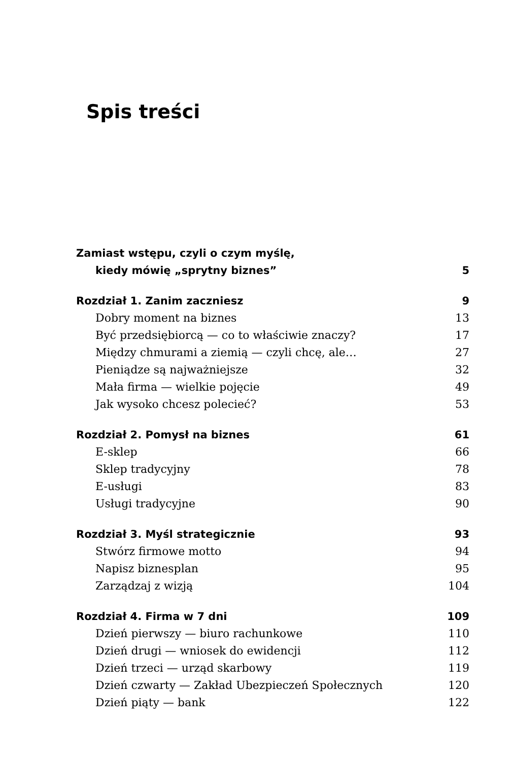Spis treści
Zamiast wstępu, czyli o czym myślę,
kiedy mówię „sprytny biznes” 5
Rozdział 1. Zanim zaczniesz 9
Dobry moment na biznes 13
Być przedsiębiorcą — co to właściwie znaczy? 17
Między chmurami a ziemią — czyli chcę, ale… 27
Pieniądze są najważniejsze 32
Mała firma — wielkie pojęcie 49
Jak wysoko chcesz polecieć? 53
Rozdział 2. Pomysł na biznes 61
E-sklep 66
Sklep tradycyjny 78
E-usługi 83
Usługi tradycyjne 90
Rozdział 3. Myśl strategicznie 93
Stwórz firmowe motto 94
Napisz biznesplan 95
Zarządzaj z wizją 104
Rozdział 4. Firma w 7 dni 109
Dzień pierwszy — biuro rachunkowe 110
Dzień drugi — wniosek do ewidencji 112
Dzień trzeci — urząd skarbowy 119
Dzień czwarty — Zakład Ubezpieczeń Społecznych 120
Dzień piąty — bank 122